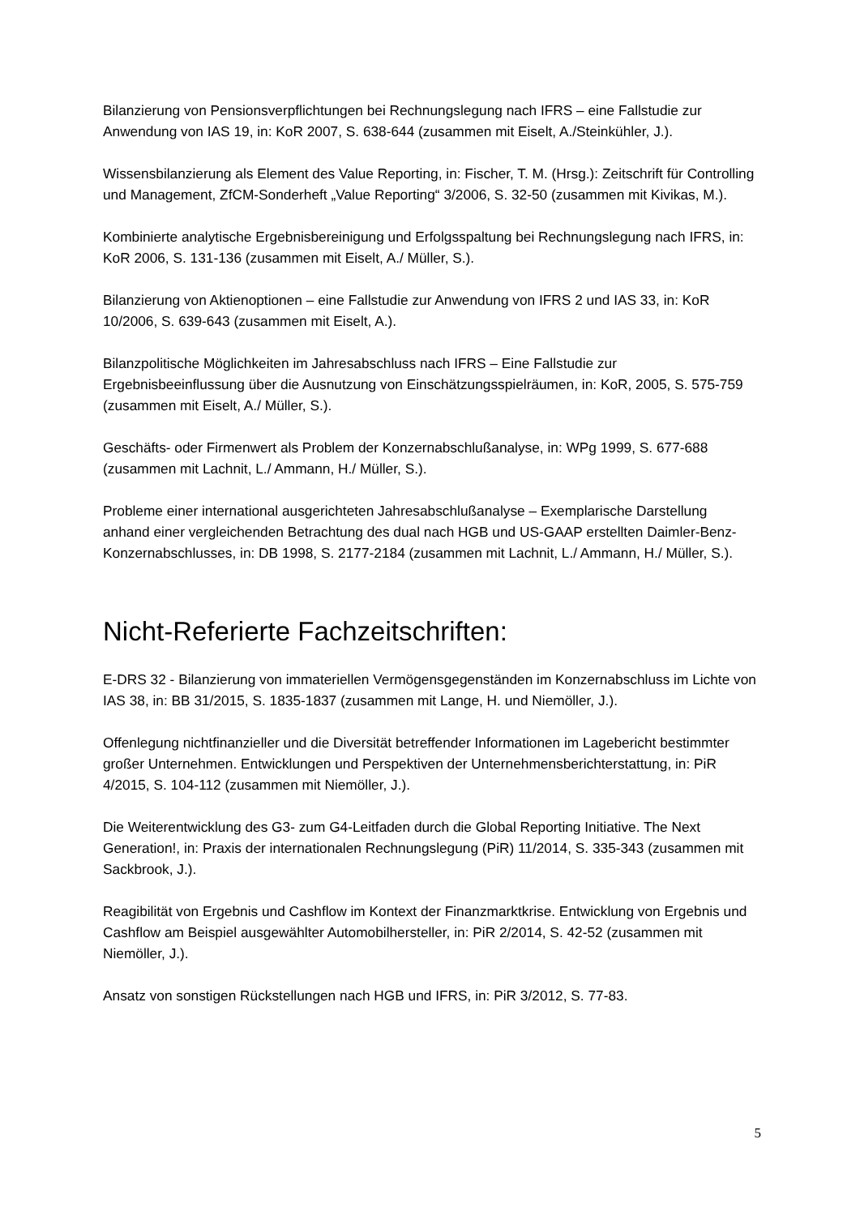Bilanzierung von Pensionsverpflichtungen bei Rechnungslegung nach IFRS – eine Fallstudie zur Anwendung von IAS 19, in: KoR 2007, S. 638-644 (zusammen mit Eiselt, A./Steinkühler, J.).
Wissensbilanzierung als Element des Value Reporting, in: Fischer, T. M. (Hrsg.): Zeitschrift für Controlling und Management, ZfCM-Sonderheft „Value Reporting“ 3/2006, S. 32-50 (zusammen mit Kivikas, M.).
Kombinierte analytische Ergebnisbereinigung und Erfolgsspaltung bei Rechnungslegung nach IFRS, in: KoR 2006, S. 131-136 (zusammen mit Eiselt, A./ Müller, S.).
Bilanzierung von Aktienoptionen – eine Fallstudie zur Anwendung von IFRS 2 und IAS 33, in: KoR 10/2006, S. 639-643 (zusammen mit Eiselt, A.).
Bilanzpolitische Möglichkeiten im Jahresabschluss nach IFRS – Eine Fallstudie zur Ergebnisbeeinflussung über die Ausnutzung von Einschätzungsspielräumen, in: KoR, 2005, S. 575-759 (zusammen mit Eiselt, A./ Müller, S.).
Geschäfts- oder Firmenwert als Problem der Konzernabschlußanalyse, in: WPg 1999, S. 677-688 (zusammen mit Lachnit, L./ Ammann, H./ Müller, S.).
Probleme einer international ausgerichteten Jahresabschlußanalyse – Exemplarische Darstellung anhand einer vergleichenden Betrachtung des dual nach HGB und US-GAAP erstellten Daimler-Benz-Konzernabschlusses, in: DB 1998, S. 2177-2184 (zusammen mit Lachnit, L./ Ammann, H./ Müller, S.).
Nicht-Referierte Fachzeitschriften:
E-DRS 32 - Bilanzierung von immateriellen Vermögensgegenständen im Konzernabschluss im Lichte von IAS 38, in: BB 31/2015, S. 1835-1837 (zusammen mit Lange, H. und Niemöller, J.).
Offenlegung nichtfinanzieller und die Diversität betreffender Informationen im Lagebericht bestimmter großer Unternehmen. Entwicklungen und Perspektiven der Unternehmensberichterstattung, in: PiR 4/2015, S. 104-112 (zusammen mit Niemöller, J.).
Die Weiterentwicklung des G3- zum G4-Leitfaden durch die Global Reporting Initiative. The Next Generation!, in: Praxis der internationalen Rechnungslegung (PiR) 11/2014, S. 335-343 (zusammen mit Sackbrook, J.).
Reagibilität von Ergebnis und Cashflow im Kontext der Finanzmarktkrise. Entwicklung von Ergebnis und Cashflow am Beispiel ausgewählter Automobilhersteller, in: PiR 2/2014, S. 42-52 (zusammen mit Niemöller, J.).
Ansatz von sonstigen Rückstellungen nach HGB und IFRS, in: PiR 3/2012, S. 77-83.
5